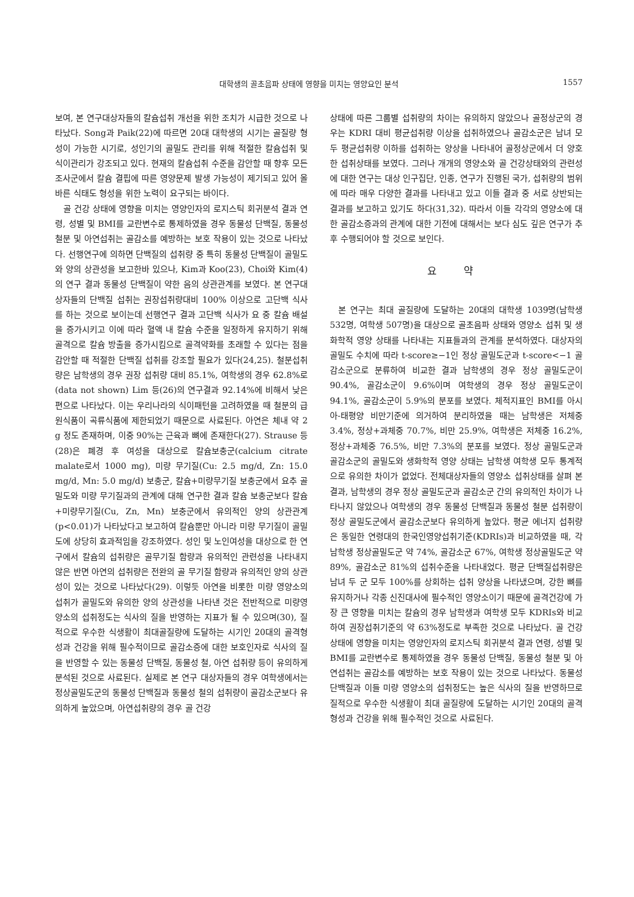대학생의 골초음파 상태에 영향을 미치는 영양요인 분석 1557
보여, 본 연구대상자들의 칼슘섭취 개선을 위한 조치가 시급한 것으로 나타났다. Song과 Paik(22)에 따르면 20대 대학생의 시기는 골질량 형성이 가능한 시기로, 성인기의 골밀도 관리를 위해 적절한 칼슘섭취 및 식이관리가 강조되고 있다. 현재의 칼슘섭취 수준을 감안할 때 향후 모든 조사군에서 칼슘 결핍에 따른 영양문제 발생 가능성이 제기되고 있어 올바른 식태도 형성을 위한 노력이 요구되는 바이다.
골 건강 상태에 영향을 미치는 영양인자의 로지스틱 회귀분석 결과 연령, 성별 및 BMI를 교란변수로 통제하였을 경우 동물성 단백질, 동물성 철분 및 아연섭취는 골감소를 예방하는 보호 작용이 있는 것으로 나타났다. 선행연구에 의하면 단백질의 섭취량 중 특히 동물성 단백질이 골밀도와 양의 상관성을 보고한바 있으나, Kim과 Koo(23), Choi와 Kim(4)의 연구 결과 동물성 단백질이 약한 음의 상관관계를 보였다. 본 연구대상자들의 단백질 섭취는 권장섭취량대비 100% 이상으로 고단백 식사를 하는 것으로 보이는데 선행연구 결과 고단백 식사가 요 중 칼슘 배설을 증가시키고 이에 따라 혈액 내 칼슘 수준을 일정하게 유지하기 위해 골격으로 칼슘 방출을 증가시킴으로 골격약화를 초래할 수 있다는 점을 감안할 때 적절한 단백질 섭취를 강조할 필요가 있다(24,25). 철분섭취량은 남학생의 경우 권장 섭취량 대비 85.1%, 여학생의 경우 62.8%로(data not shown) Lim 등(26)의 연구결과 92.14%에 비해서 낮은 편으로 나타났다. 이는 우리나라의 식이패턴을 고려하였을 때 철분의 급원식품이 곡류식품에 제한되었기 때문으로 사료된다. 아연은 체내 약 2 g 정도 존재하며, 이중 90%는 근육과 뼈에 존재한다(27). Strause 등(28)은 폐경 후 여성을 대상으로 칼슘보충군(calcium citrate malate로서 1000 mg), 미량 무기질(Cu: 2.5 mg/d, Zn: 15.0 mg/d, Mn: 5.0 mg/d) 보충군, 칼슘+미량무기질 보충군에서 요추 골밀도와 미량 무기질과의 관계에 대해 연구한 결과 칼슘 보충군보다 칼슘+미량무기질(Cu, Zn, Mn) 보충군에서 유의적인 양의 상관관계(p<0.01)가 나타났다고 보고하여 칼슘뿐만 아니라 미량 무기질이 골밀도에 상당히 효과적임을 강조하였다. 성인 및 노인여성을 대상으로 한 연구에서 칼슘의 섭취량은 골무기질 함량과 유의적인 관련성을 나타내지 않은 반면 아연의 섭취량은 전완의 골 무기질 함량과 유의적인 양의 상관성이 있는 것으로 나타났다(29). 이렇듯 아연을 비롯한 미량 영양소의 섭취가 골밀도와 유의한 양의 상관성을 나타낸 것은 전반적으로 미량영양소의 섭취정도는 식사의 질을 반영하는 지표가 될 수 있으며(30), 질적으로 우수한 식생활이 최대골질량에 도달하는 시기인 20대의 골격형성과 건강을 위해 필수적이므로 골감소증에 대한 보호인자로 식사의 질을 반영할 수 있는 동물성 단백질, 동물성 철, 아연 섭취량 등이 유의하게 분석된 것으로 사료된다. 실제로 본 연구 대상자들의 경우 여학생에서는 정상골밀도군의 동물성 단백질과 동물성 철의 섭취량이 골감소군보다 유의하게 높았으며, 아연섭취량의 경우 골 건강
상태에 따른 그룹별 섭취량의 차이는 유의하지 않았으나 골정상군의 경우는 KDRI 대비 평균섭취량 이상을 섭취하였으나 골감소군은 남녀 모두 평균섭취량 이하를 섭취하는 양상을 나타내어 골정상군에서 더 양호한 섭취상태를 보였다. 그러나 개개의 영양소와 골 건강상태와의 관련성에 대한 연구는 대상 인구집단, 인종, 연구가 진행된 국가, 섭취량의 범위에 따라 매우 다양한 결과를 나타내고 있고 이들 결과 중 서로 상반되는 결과를 보고하고 있기도 하다(31,32). 따라서 이들 각각의 영양소에 대한 골감소증과의 관계에 대한 기전에 대해서는 보다 심도 깊은 연구가 추후 수행되어야 할 것으로 보인다.
요 약
본 연구는 최대 골질량에 도달하는 20대의 대학생 1039명(남학생 532명, 여학생 507명)을 대상으로 골초음파 상태와 영양소 섭취 및 생화학적 영양 상태를 나타내는 지표들과의 관계를 분석하였다. 대상자의 골밀도 수치에 따라 t-score≥−1인 정상 골밀도군과 t-score<−1 골감소군으로 분류하여 비교한 결과 남학생의 경우 정상 골밀도군이 90.4%, 골감소군이 9.6%이며 여학생의 경우 정상 골밀도군이 94.1%, 골감소군이 5.9%의 분포를 보였다. 체적지표인 BMI를 아시아-태평양 비만기준에 의거하여 분리하였을 때는 남학생은 저체중 3.4%, 정상+과체중 70.7%, 비만 25.9%, 여학생은 저체중 16.2%, 정상+과체중 76.5%, 비만 7.3%의 분포를 보였다. 정상 골밀도군과 골감소군의 골밀도와 생화학적 영양 상태는 남학생 여학생 모두 통계적으로 유의한 차이가 없었다. 전체대상자들의 영양소 섭취상태를 살펴 본 결과, 남학생의 경우 정상 골밀도군과 골감소군 간의 유의적인 차이가 나타나지 않았으나 여학생의 경우 동물성 단백질과 동물성 철분 섭취량이 정상 골밀도군에서 골감소군보다 유의하게 높았다. 평균 에너지 섭취량은 동일한 연령대의 한국인영양섭취기준(KDRIs)과 비교하였을 때, 각 남학생 정상골밀도군 약 74%, 골감소군 67%, 여학생 정상골밀도군 약 89%, 골감소군 81%의 섭취수준을 나타내었다. 평균 단백질섭취량은 남녀 두 군 모두 100%를 상회하는 섭취 양상을 나타냈으며, 강한 뼈를 유지하거나 각종 신진대사에 필수적인 영양소이기 때문에 골격건강에 가장 큰 영향을 미치는 칼슘의 경우 남학생과 여학생 모두 KDRIs와 비교하여 권장섭취기준의 약 63%정도로 부족한 것으로 나타났다. 골 건강 상태에 영향을 미치는 영양인자의 로지스틱 회귀분석 결과 연령, 성별 및 BMI를 교란변수로 통제하였을 경우 동물성 단백질, 동물성 철분 및 아연섭취는 골감소를 예방하는 보호 작용이 있는 것으로 나타났다. 동물성 단백질과 이들 미량 영양소의 섭취정도는 높은 식사의 질을 반영하므로 질적으로 우수한 식생활이 최대 골질량에 도달하는 시기인 20대의 골격형성과 건강을 위해 필수적인 것으로 사료된다.